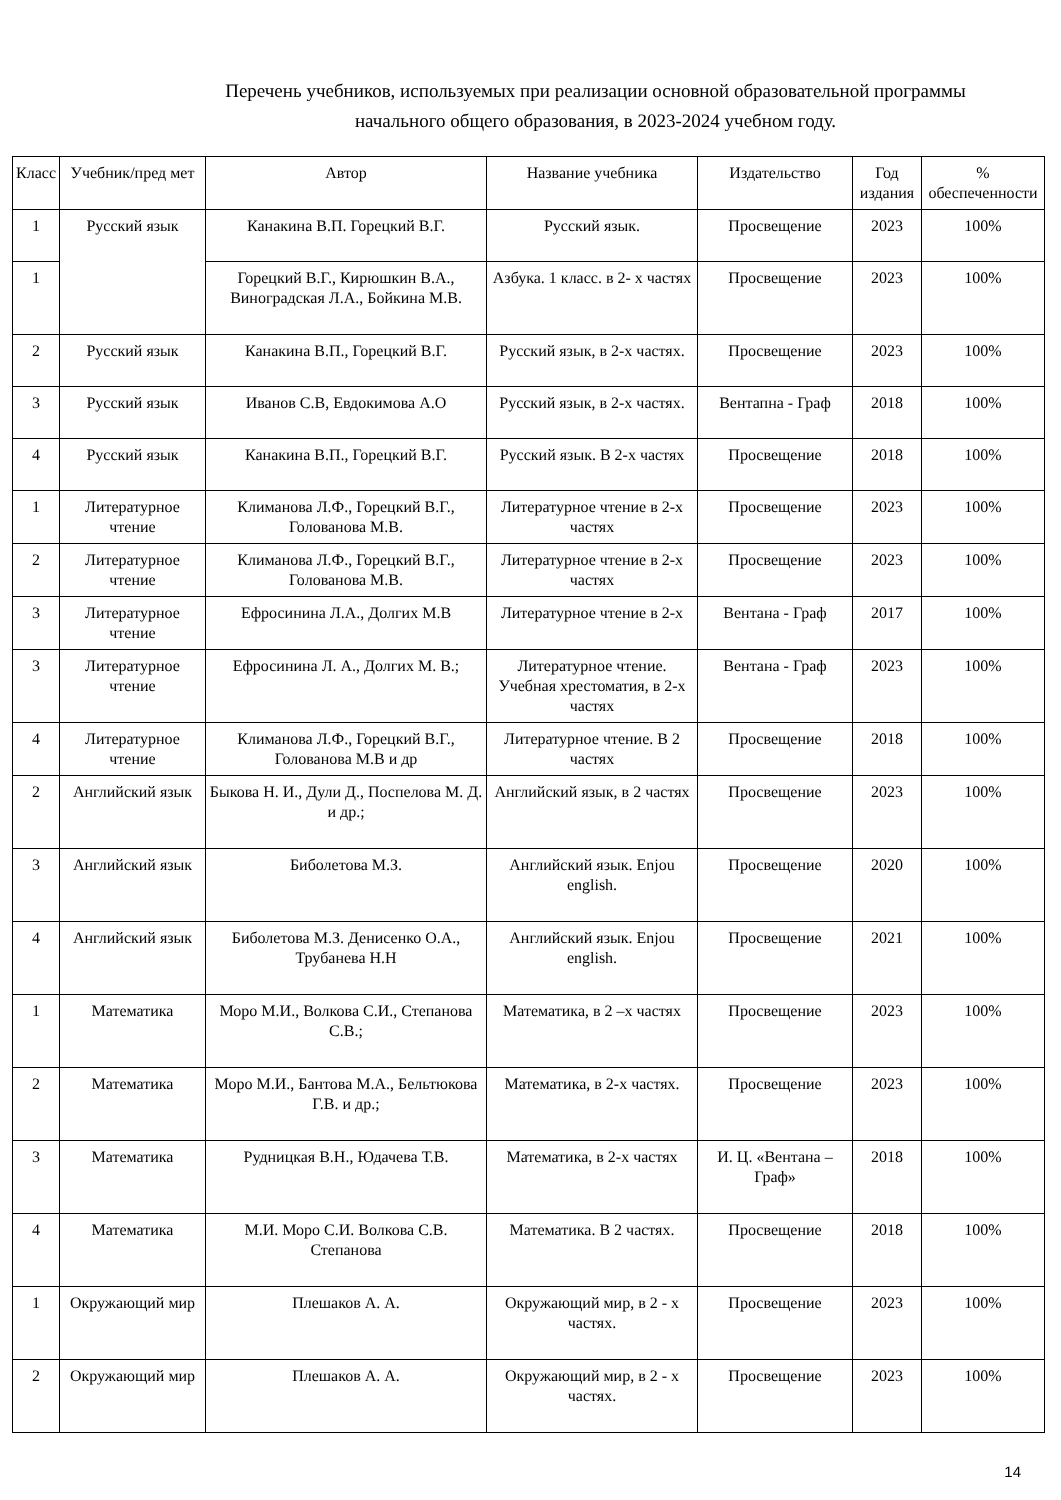Перечень учебников, используемых при реализации основной образовательной программы
начального общего образования, в 2023-2024 учебном году.
| Класс | Учебник/пред мет | Автор | Название учебника | Издательство | Год издания | % обеспеченности |
| --- | --- | --- | --- | --- | --- | --- |
| 1 | Русский язык | Канакина В.П. Горецкий В.Г. | Русский язык. | Просвещение | 2023 | 100% |
| 1 | | Горецкий В.Г., Кирюшкин В.А., Виноградская Л.А., Бойкина М.В. | Азбука. 1 класс. в 2- х частях | Просвещение | 2023 | 100% |
| 2 | Русский язык | Канакина В.П., Горецкий В.Г. | Русский язык, в 2-х частях. | Просвещение | 2023 | 100% |
| 3 | Русский язык | Иванов С.В, Евдокимова А.О | Русский язык, в 2-х частях. | Вентапна - Граф | 2018 | 100% |
| 4 | Русский язык | Канакина В.П., Горецкий В.Г. | Русский язык. В 2-х частях | Просвещение | 2018 | 100% |
| 1 | Литературное чтение | Климанова Л.Ф., Горецкий В.Г., Голованова М.В. | Литературное чтение в 2-х частях | Просвещение | 2023 | 100% |
| 2 | Литературное чтение | Климанова Л.Ф., Горецкий В.Г., Голованова М.В. | Литературное чтение в 2-х частях | Просвещение | 2023 | 100% |
| 3 | Литературное чтение | Ефросинина Л.А., Долгих М.В | Литературное чтение в 2-х | Вентана - Граф | 2017 | 100% |
| 3 | Литературное чтение | Ефросинина Л. А., Долгих М. В.; | Литературное чтение. Учебная хрестоматия, в 2-х частях | Вентана - Граф | 2023 | 100% |
| 4 | Литературное чтение | Климанова Л.Ф., Горецкий В.Г., Голованова М.В и др | Литературное чтение. В 2 частях | Просвещение | 2018 | 100% |
| 2 | Английский язык | Быкова Н. И., Дули Д., Поспелова М. Д. и др.; | Английский язык, в 2 частях | Просвещение | 2023 | 100% |
| 3 | Английский язык | Биболетова М.З. | Английский язык. Enjou english. | Просвещение | 2020 | 100% |
| 4 | Английский язык | Биболетова М.З. Денисенко О.А., Трубанева Н.Н | Английский язык. Enjou english. | Просвещение | 2021 | 100% |
| 1 | Математика | Моро М.И., Волкова С.И., Степанова С.В.; | Математика, в 2 –х частях | Просвещение | 2023 | 100% |
| 2 | Математика | Моро М.И., Бантова М.А., Бельтюкова Г.В. и др.; | Математика, в 2-х частях. | Просвещение | 2023 | 100% |
| 3 | Математика | Рудницкая В.Н., Юдачева Т.В. | Математика, в 2-х частях | И. Ц. «Вентана – Граф» | 2018 | 100% |
| 4 | Математика | М.И. Моро С.И. Волкова С.В. Степанова | Математика. В 2 частях. | Просвещение | 2018 | 100% |
| 1 | Окружающий мир | Плешаков А. А. | Окружающий мир, в 2 - х частях. | Просвещение | 2023 | 100% |
| 2 | Окружающий мир | Плешаков А. А. | Окружающий мир, в 2 - х частях. | Просвещение | 2023 | 100% |
14